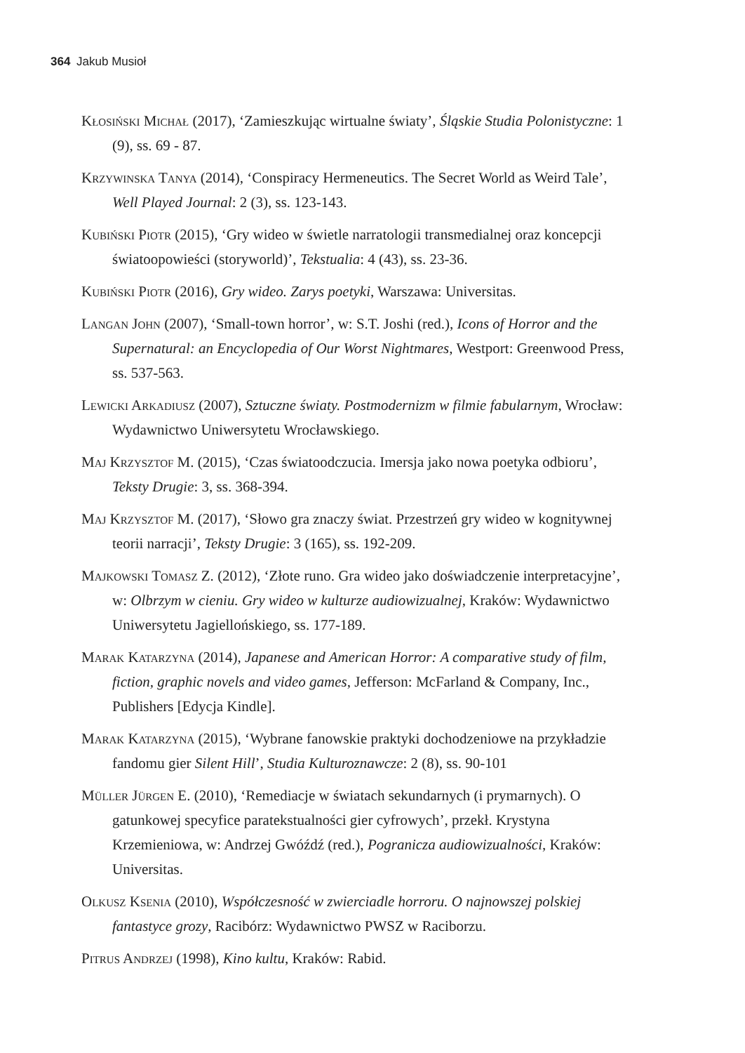364 Jakub Musioł
Kłosiński Michał (2017), ‘Zamieszkując wirtualne światy’, Śląskie Studia Polonistyczne: 1 (9), ss. 69 - 87.
Krzywinska Tanya (2014), ‘Conspiracy Hermeneutics. The Secret World as Weird Tale’, Well Played Journal: 2 (3), ss. 123-143.
Kubiński Piotr (2015), ‘Gry wideo w świetle narratologii transmedialnej oraz koncepcji światoopowieści (storyworld)’, Tekstualia: 4 (43), ss. 23-36.
Kubiński Piotr (2016), Gry wideo. Zarys poetyki, Warszawa: Universitas.
Langan John (2007), ‘Small-town horror’, w: S.T. Joshi (red.), Icons of Horror and the Supernatural: an Encyclopedia of Our Worst Nightmares, Westport: Greenwood Press, ss. 537-563.
Lewicki Arkadiusz (2007), Sztuczne światy. Postmodernizm w filmie fabularnym, Wrocław: Wydawnictwo Uniwersytetu Wrocławskiego.
Maj Krzysztof M. (2015), ‘Czas światoodczucia. Imersja jako nowa poetyka odbioru’, Teksty Drugie: 3, ss. 368-394.
Maj Krzysztof M. (2017), ‘Słowo gra znaczy świat. Przestrzeń gry wideo w kognitywnej teorii narracji’, Teksty Drugie: 3 (165), ss. 192-209.
Majkowski Tomasz Z. (2012), ‘Złote runo. Gra wideo jako doświadczenie interpretacyjne’, w: Olbrzym w cieniu. Gry wideo w kulturze audiowizualnej, Kraków: Wydawnictwo Uniwersytetu Jagiellońskiego, ss. 177-189.
Marak Katarzyna (2014), Japanese and American Horror: A comparative study of film, fiction, graphic novels and video games, Jefferson: McFarland & Company, Inc., Publishers [Edycja Kindle].
Marak Katarzyna (2015), ‘Wybrane fanowskie praktyki dochodzeniowe na przykładzie fandomu gier Silent Hill’, Studia Kulturoznawcze: 2 (8), ss. 90-101
Müller Jürgen E. (2010), ‘Remediacje w światach sekundarnych (i prymarnych). O gatunkowej specyfice paratekstualności gier cyfrowych’, przekł. Krystyna Krzemieniowa, w: Andrzej Gwóźdź (red.), Pogranicza audiowizualności, Kraków: Universitas.
Olkusz Ksenia (2010), Współczesność w zwierciadle horroru. O najnowszej polskiej fantastyce grozy, Racibórz: Wydawnictwo PWSZ w Raciborzu.
Pitrus Andrzej (1998), Kino kultu, Kraków: Rabid.